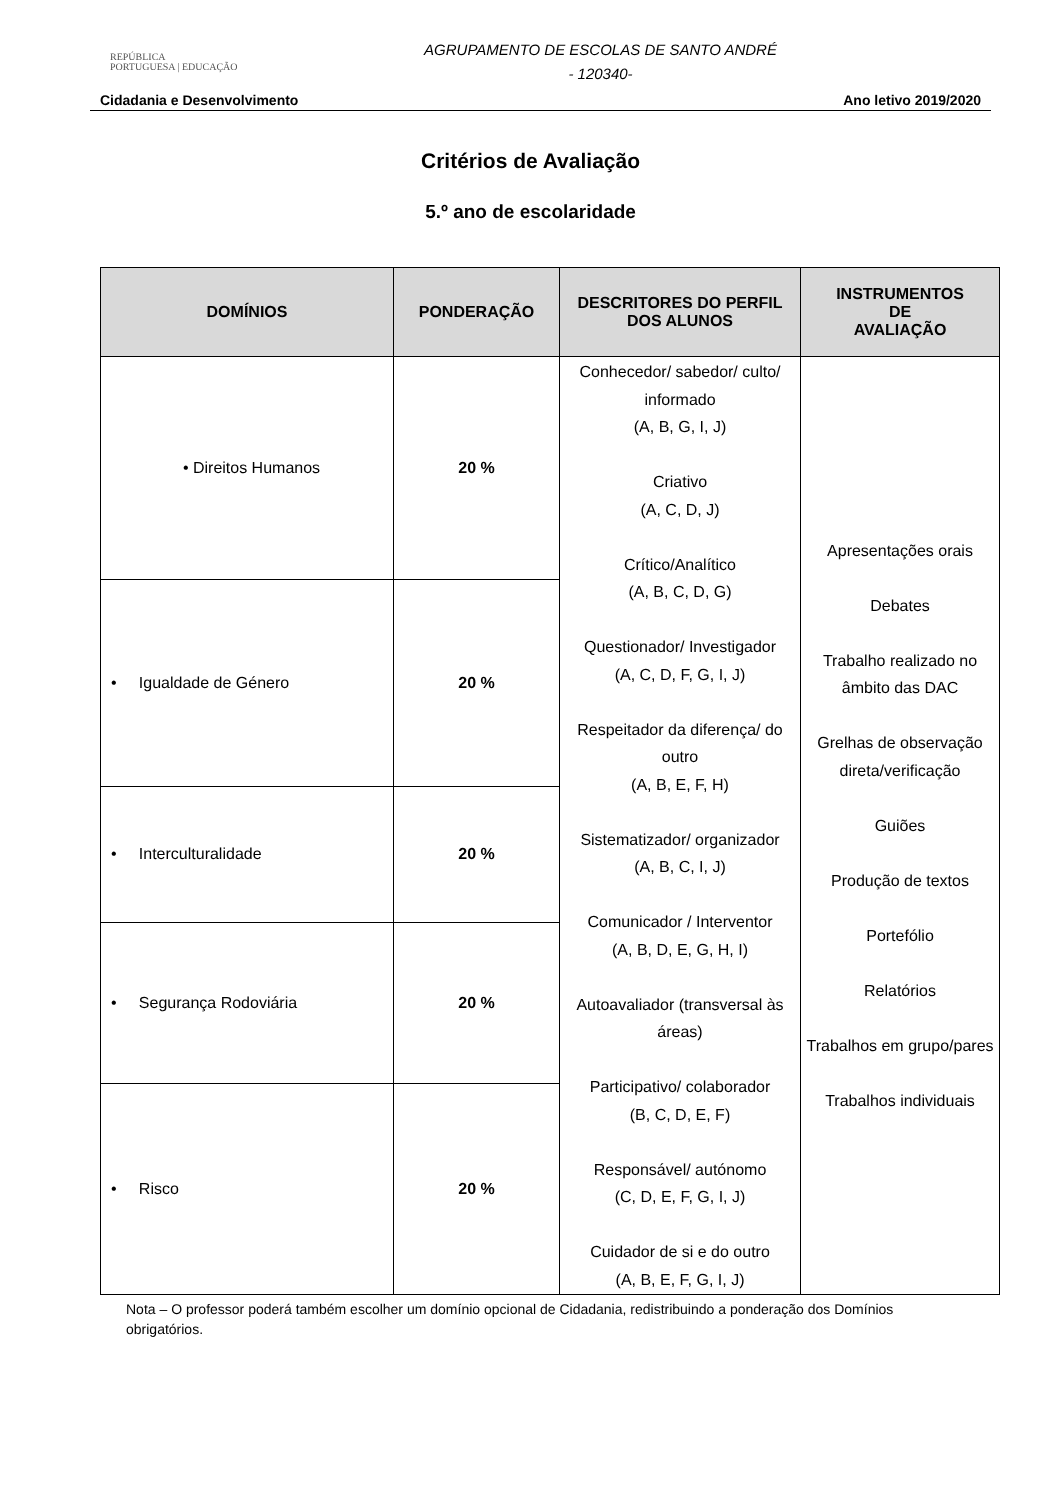REPÚBLICA
PORTUGUESA | EDUCAÇÃO
AGRUPAMENTO DE ESCOLAS DE SANTO ANDRÉ
- 120340-
Cidadania e Desenvolvimento Ano letivo 2019/2020
Critérios de Avaliação
5.º ano de escolaridade
| DOMÍNIOS | PONDERAÇÃO | DESCRITORES DO PERFIL DOS ALUNOS | INSTRUMENTOS DE AVALIAÇÃO |
| --- | --- | --- | --- |
| • Direitos Humanos | 20 % | Conhecedor/ sabedor/ culto/ informado (A, B, G, I, J) Criativo (A, C, D, J) Crítico/Analítico (A, B, C, D, G) Questionador/ Investigador (A, C, D, F, G, I, J) Respeitador da diferença/ do outro (A, B, E, F, H) Sistematizador/ organizador (A, B, C, I, J) Comunicador / Interventor (A, B, D, E, G, H, I) Autoavaliador (transversal às áreas) Participativo/ colaborador (B, C, D, E, F) Responsável/ autónomo (C, D, E, F, G, I, J) Cuidador de si e do outro (A, B, E, F, G, I, J) | Apresentações orais Debates Trabalho realizado no âmbito das DAC Grelhas de observação direta/verificação Guiões Produção de textos Portefólio Relatórios Trabalhos em grupo/pares Trabalhos individuais |
| • Igualdade de Género | 20 % | | |
| • Interculturalidade | 20 % | | |
| • Segurança Rodoviária | 20 % | | |
| • Risco | 20 % | | |
Nota – O professor poderá também escolher um domínio opcional de Cidadania, redistribuindo a ponderação dos Domínios obrigatórios.